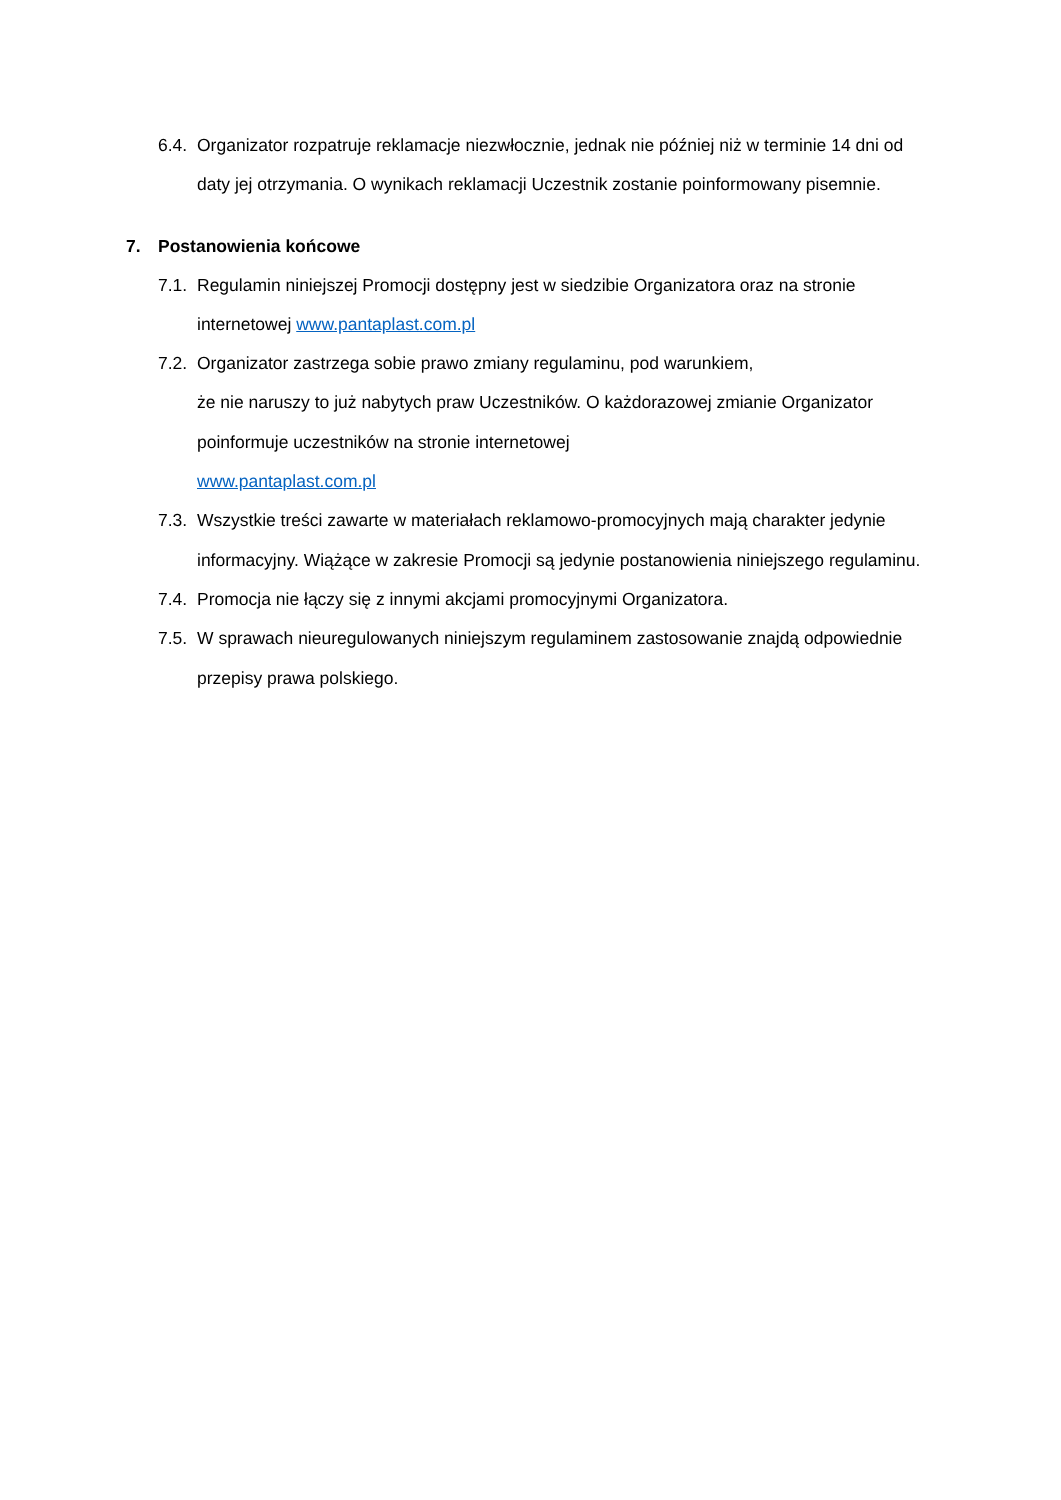6.4. Organizator rozpatruje reklamacje niezwłocznie, jednak nie później niż w terminie 14 dni od daty jej otrzymania. O wynikach reklamacji Uczestnik zostanie poinformowany pisemnie.
7. Postanowienia końcowe
7.1. Regulamin niniejszej Promocji dostępny jest w siedzibie Organizatora oraz na stronie internetowej www.pantaplast.com.pl
7.2. Organizator zastrzega sobie prawo zmiany regulaminu, pod warunkiem,
że nie naruszy to już nabytych praw Uczestników. O każdorazowej zmianie Organizator poinformuje uczestników na stronie internetowej
www.pantaplast.com.pl
7.3. Wszystkie treści zawarte w materiałach reklamowo-promocyjnych mają charakter jedynie informacyjny. Wiążące w zakresie Promocji są jedynie postanowienia niniejszego regulaminu.
7.4. Promocja nie łączy się z innymi akcjami promocyjnymi Organizatora.
7.5. W sprawach nieuregulowanych niniejszym regulaminem zastosowanie znajdą odpowiednie przepisy prawa polskiego.